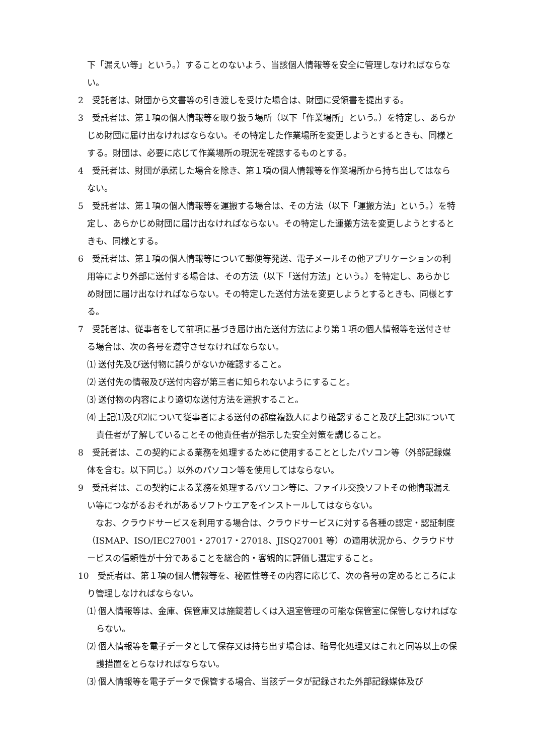下「漏えい等」という。）することのないよう、当該個人情報等を安全に管理しなければならない。
2　受託者は、財団から文書等の引き渡しを受けた場合は、財団に受領書を提出する。
3　受託者は、第１項の個人情報等を取り扱う場所（以下「作業場所」という。）を特定し、あらかじめ財団に届け出なければならない。その特定した作業場所を変更しようとするときも、同様とする。財団は、必要に応じて作業場所の現況を確認するものとする。
4　受託者は、財団が承諾した場合を除き、第１項の個人情報等を作業場所から持ち出してはならない。
5　受託者は、第１項の個人情報等を運搬する場合は、その方法（以下「運搬方法」という。）を特定し、あらかじめ財団に届け出なければならない。その特定した運搬方法を変更しようとするときも、同様とする。
6　受託者は、第１項の個人情報等について郵便等発送、電子メールその他アプリケーションの利用等により外部に送付する場合は、その方法（以下「送付方法」という。）を特定し、あらかじめ財団に届け出なければならない。その特定した送付方法を変更しようとするときも、同様とする。
7　受託者は、従事者をして前項に基づき届け出た送付方法により第１項の個人情報等を送付させる場合は、次の各号を遵守させなければならない。
⑴ 送付先及び送付物に誤りがないか確認すること。
⑵ 送付先の情報及び送付内容が第三者に知られないようにすること。
⑶ 送付物の内容により適切な送付方法を選択すること。
⑷ 上記⑴及び⑵について従事者による送付の都度複数人により確認すること及び上記⑶について責任者が了解していることその他責任者が指示した安全対策を講じること。
8　受託者は、この契約による業務を処理するために使用することとしたパソコン等（外部記録媒体を含む。以下同じ。）以外のパソコン等を使用してはならない。
9　受託者は、この契約による業務を処理するパソコン等に、ファイル交換ソフトその他情報漏えい等につながるおそれがあるソフトウエアをインストールしてはならない。
　なお、クラウドサービスを利用する場合は、クラウドサービスに対する各種の認定・認証制度（ISMAP、ISO/IEC27001・27017・27018、JISQ27001 等）の適用状況から、クラウドサービスの信頼性が十分であることを総合的・客観的に評価し選定すること。
10　受託者は、第１項の個人情報等を、秘匿性等その内容に応じて、次の各号の定めるところにより管理しなければならない。
⑴ 個人情報等は、金庫、保管庫又は施錠若しくは入退室管理の可能な保管室に保管しなければならない。
⑵ 個人情報等を電子データとして保存又は持ち出す場合は、暗号化処理又はこれと同等以上の保護措置をとらなければならない。
⑶ 個人情報等を電子データで保管する場合、当該データが記録された外部記録媒体及び